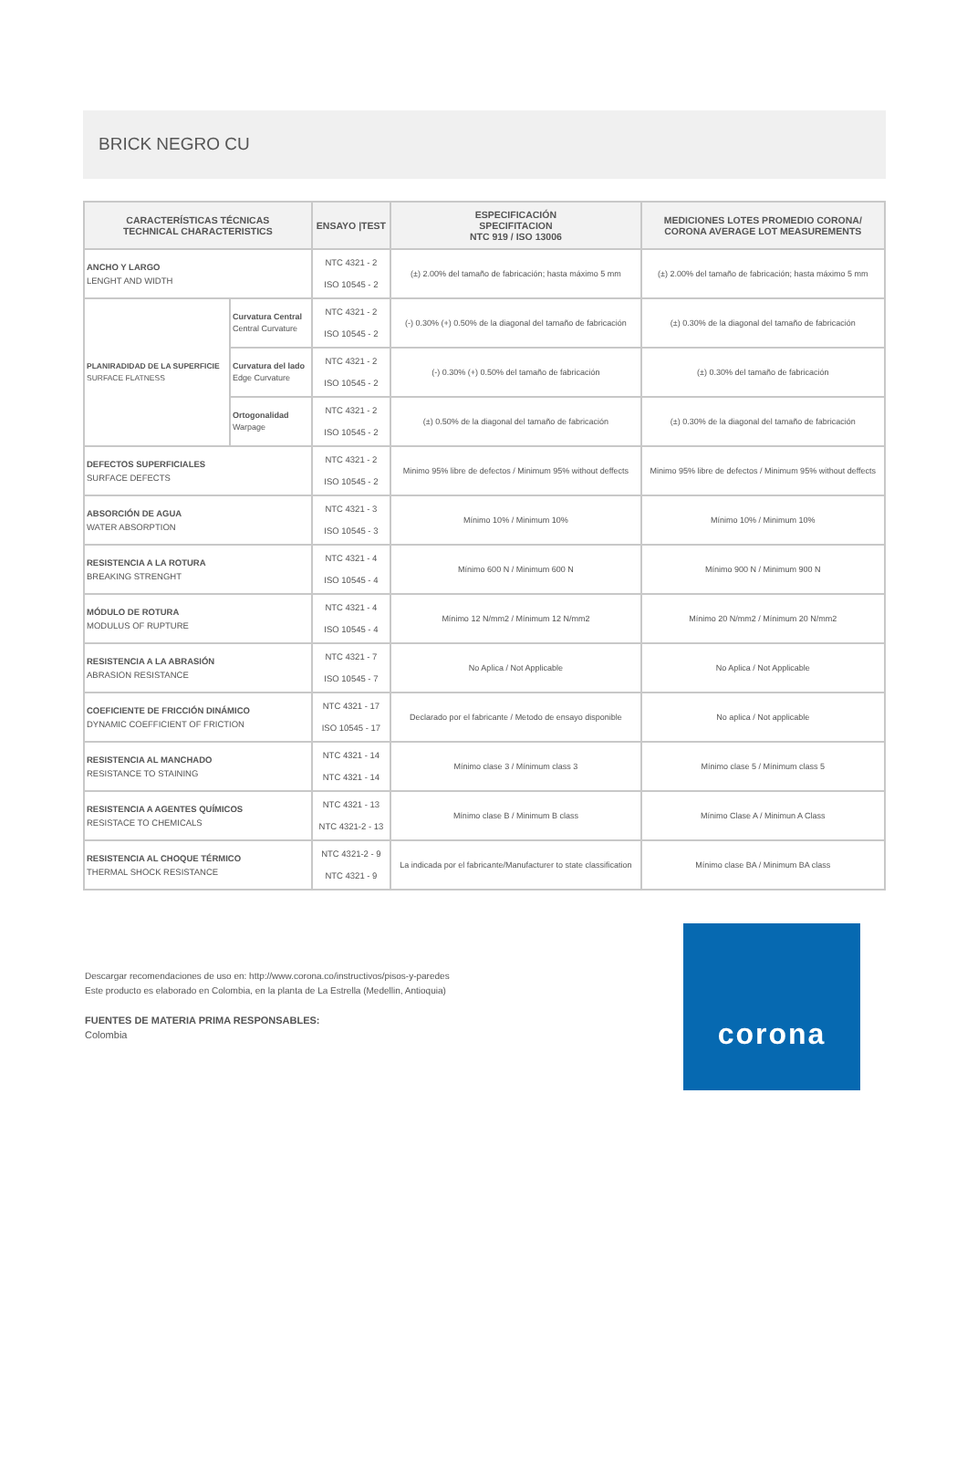BRICK NEGRO CU
| CARACTERÍSTICAS TÉCNICAS TECHNICAL CHARACTERISTICS | | ENSAYO /TEST | ESPECIFICACIÓN SPECIFITACION NTC 919 / ISO 13006 | MEDICIONES LOTES PROMEDIO CORONA/ CORONA AVERAGE LOT MEASUREMENTS |
| --- | --- | --- | --- | --- |
| ANCHO Y LARGO LENGHT AND WIDTH | | NTC 4321 - 2 ISO 10545 - 2 | (±) 2.00% del tamaño de fabricación; hasta máximo 5 mm | (±) 2.00% del tamaño de fabricación; hasta máximo 5 mm |
| PLANIRADIDAD DE LA SUPERFICIE SURFACE FLATNESS | Curvatura Central Central Curvature | NTC 4321 - 2 ISO 10545 - 2 | (-) 0.30% (+) 0.50% de la diagonal del tamaño de fabricación | (±) 0.30% de la diagonal del tamaño de fabricación |
| | Curvatura del lado Edge Curvature | NTC 4321 - 2 ISO 10545 - 2 | (-) 0.30% (+) 0.50% del tamaño de fabricación | (±) 0.30% del tamaño de fabricación |
| | Ortogonalidad Warpage | NTC 4321 - 2 ISO 10545 - 2 | (±) 0.50% de la diagonal del tamaño de fabricación | (±) 0.30% de la diagonal del tamaño de fabricación |
| DEFECTOS SUPERFICIALES SURFACE DEFECTS | | NTC 4321 - 2 ISO 10545 - 2 | Minimo 95% libre de defectos / Minimum 95% without deffects | Minimo 95% libre de defectos / Minimum 95% without deffects |
| ABSORCIÓN DE AGUA WATER ABSORPTION | | NTC 4321 - 3 ISO 10545 - 3 | Mínimo 10% / Minimum 10% | Mínimo 10% / Minimum 10% |
| RESISTENCIA A LA ROTURA BREAKING STRENGHT | | NTC 4321 - 4 ISO 10545 - 4 | Mínimo 600 N / Minimum 600 N | Mínimo 900 N / Minimum 900 N |
| MÓDULO DE ROTURA MODULUS OF RUPTURE | | NTC 4321 - 4 ISO 10545 - 4 | Mínimo 12 N/mm2 / Mínimum 12 N/mm2 | Mínimo 20 N/mm2 / Mínimum 20 N/mm2 |
| RESISTENCIA A LA ABRASIÓN ABRASION RESISTANCE | | NTC 4321 - 7 ISO 10545 - 7 | No Aplica / Not Applicable | No Aplica / Not Applicable |
| COEFICIENTE DE FRICCIÓN DINÁMICO DYNAMIC COEFFICIENT OF FRICTION | | NTC 4321 - 17 ISO 10545 - 17 | Declarado por el fabricante / Metodo de ensayo disponible | No aplica / Not applicable |
| RESISTENCIA AL MANCHADO RESISTANCE TO STAINING | | NTC 4321 - 14 NTC 4321 - 14 | Mínimo clase 3 / Mínimum class 3 | Mínimo clase 5 / Mínimum class 5 |
| RESISTENCIA A AGENTES QUÍMICOS RESISTACE TO CHEMICALS | | NTC 4321 - 13 NTC 4321-2 - 13 | Mínimo clase B / Minimum B class | Mínimo Clase A / Minimun A Class |
| RESISTENCIA AL CHOQUE TÉRMICO THERMAL SHOCK RESISTANCE | | NTC 4321-2 - 9 NTC 4321 - 9 | La indicada por el fabricante/Manufacturer to state classification | Mínimo clase BA / Minimum BA class |
Descargar recomendaciones de uso en: http://www.corona.co/instructivos/pisos-y-paredes
Este producto es elaborado en Colombia, en la planta de La Estrella (Medellin, Antioquia)
FUENTES DE MATERIA PRIMA RESPONSABLES:
Colombia
corona